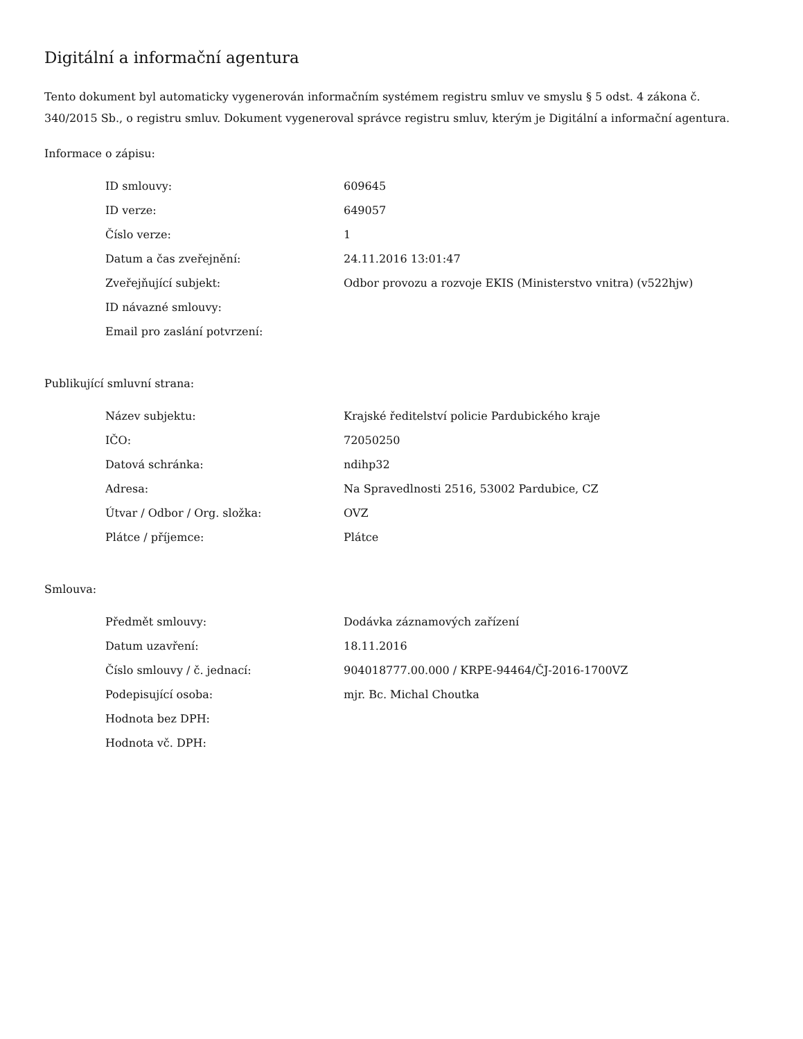Digitální a informační agentura
Tento dokument byl automaticky vygenerován informačním systémem registru smluv ve smyslu § 5 odst. 4 zákona č. 340/2015 Sb., o registru smluv. Dokument vygeneroval správce registru smluv, kterým je Digitální a informační agentura.
Informace o zápisu:
| ID smlouvy: | 609645 |
| ID verze: | 649057 |
| Číslo verze: | 1 |
| Datum a čas zveřejnění: | 24.11.2016 13:01:47 |
| Zveřejňující subjekt: | Odbor provozu a rozvoje EKIS (Ministerstvo vnitra) (v522hjw) |
| ID návazné smlouvy: | |
| Email pro zaslání potvrzení: | |
Publikující smluvní strana:
| Název subjektu: | Krajské ředitelství policie Pardubického kraje |
| IČO: | 72050250 |
| Datová schránka: | ndihp32 |
| Adresa: | Na Spravedlnosti 2516, 53002 Pardubice, CZ |
| Útvar / Odbor / Org. složka: | OVZ |
| Plátce / příjemce: | Plátce |
Smlouva:
| Předmět smlouvy: | Dodávka záznamových zařízení |
| Datum uzavření: | 18.11.2016 |
| Číslo smlouvy / č. jednací: | 904018777.00.000 / KRPE-94464/ČJ-2016-1700VZ |
| Podepisující osoba: | mjr. Bc. Michal Choutka |
| Hodnota bez DPH: | |
| Hodnota vč. DPH: | |